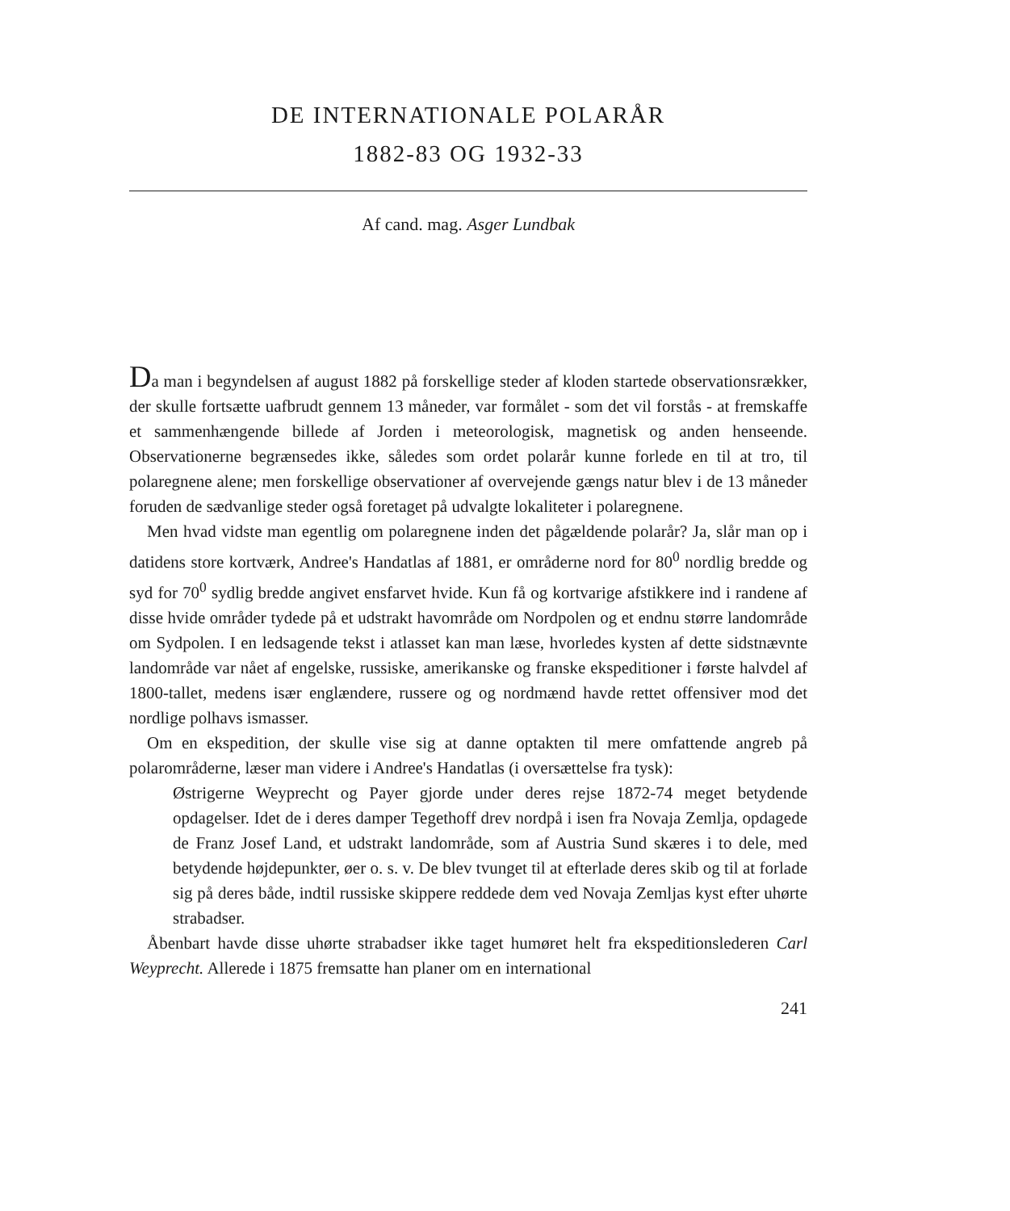DE INTERNATIONALE POLARÅR
1882-83 OG 1932-33
Af cand. mag. Asger Lundbak
Da man i begyndelsen af august 1882 på forskellige steder af kloden startede observationsrækker, der skulle fortsætte uafbrudt gennem 13 måneder, var formålet - som det vil forstås - at fremskaffe et sammenhængende billede af Jorden i meteorologisk, magnetisk og anden henseende. Observationerne begrænsedes ikke, således som ordet polarår kunne forlede en til at tro, til polaregnene alene; men forskellige observationer af overvejende gængs natur blev i de 13 måneder foruden de sædvanlige steder også foretaget på udvalgte lokaliteter i polaregnene.
Men hvad vidste man egentlig om polaregnene inden det pågældende polarår? Ja, slår man op i datidens store kortværk, Andree's Handatlas af 1881, er områderne nord for 80<sup>0</sup> nordlig bredde og syd for 70<sup>0</sup> sydlig bredde angivet ensfarvet hvide. Kun få og kortvarige afstikkere ind i randene af disse hvide områder tydede på et udstrakt havområde om Nordpolen og et endnu større landområde om Sydpolen. I en ledsagende tekst i atlasset kan man læse, hvorledes kysten af dette sidstnævnte landområde var nået af engelske, russiske, amerikanske og franske ekspeditioner i første halvdel af 1800-tallet, medens især englændere, russere og og nordmænd havde rettet offensiver mod det nordlige polhavs ismasser.
Om en ekspedition, der skulle vise sig at danne optakten til mere omfattende angreb på polarområderne, læser man videre i Andree's Handatlas (i oversættelse fra tysk):
Østrigerne Weyprecht og Payer gjorde under deres rejse 1872-74 meget betydende opdagelser. Idet de i deres damper Tegethoff drev nordpå i isen fra Novaja Zemlja, opdagede de Franz Josef Land, et udstrakt landområde, som af Austria Sund skæres i to dele, med betydende højdepunkter, øer o. s. v. De blev tvunget til at efterlade deres skib og til at forlade sig på deres både, indtil russiske skippere reddede dem ved Novaja Zemljas kyst efter uhørte strabadser.
Åbenbart havde disse uhørte strabadser ikke taget humøret helt fra ekspeditionslederen Carl Weyprecht. Allerede i 1875 fremsatte han planer om en international
241